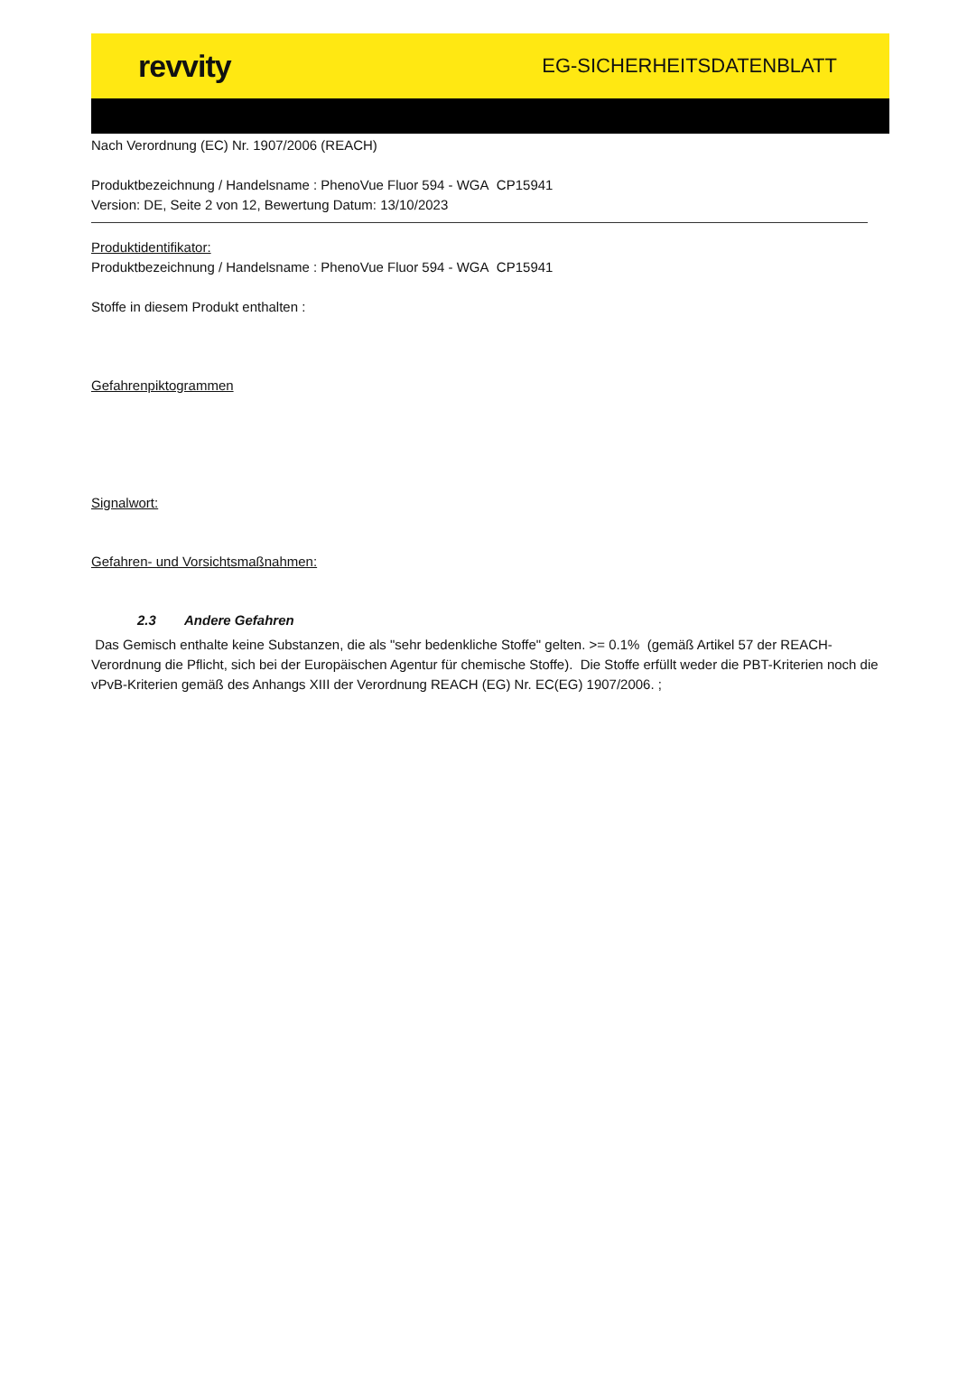revvity
EG-SICHERHEITSDATENBLATT
Nach Verordnung (EC) Nr. 1907/2006 (REACH)
Produktbezeichnung / Handelsname : PhenoVue Fluor 594 - WGA CP15941
Version: DE, Seite 2 von 12, Bewertung Datum: 13/10/2023
Produktidentifikator:
Produktbezeichnung / Handelsname : PhenoVue Fluor 594 - WGA CP15941
Stoffe in diesem Produkt enthalten :
Gefahrenpiktogrammen
Signalwort:
Gefahren- und Vorsichtsmaßnahmen:
2.3 Andere Gefahren
Das Gemisch enthalte keine Substanzen, die als "sehr bedenkliche Stoffe" gelten. >= 0.1% (gemäß Artikel 57 der REACH-Verordnung die Pflicht, sich bei der Europäischen Agentur für chemische Stoffe). Die Stoffe erfüllt weder die PBT-Kriterien noch die vPvB-Kriterien gemäß des Anhangs XIII der Verordnung REACH (EG) Nr. EC(EG) 1907/2006. ;